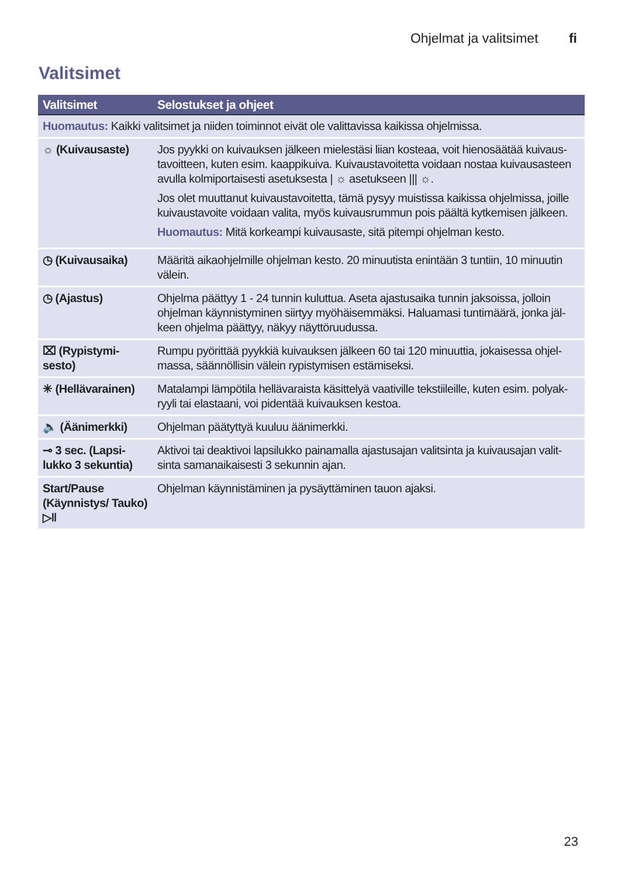Ohjelmat ja valitsimet fi
Valitsimet
| Valitsimet | Selostukset ja ohjeet |
| --- | --- |
| Huomautus: Kaikki valitsimet ja niiden toiminnot eivät ole valittavissa kaikissa ohjelmissa. | |
| ☼ (Kuivausaste) | Jos pyykki on kuivauksen jälkeen mielestäsi liian kosteaa, voit hienosäätää kuivaus­tavoitteen, kuten esim. kaappikuiva. Kuivaustavoitetta voidaan nostaa kuivausasteen avulla kolmiportaisesti asetuksesta / ☼ asetukseen /// ☼. Jos olet muuttanut kuivaustavoitetta, tämä pysyy muistissa kaikissa ohjelmissa, joille kuivaustavoite voidaan valita, myös kuivausrummun pois päältä kytkemisen jälkeen. Huomautus: Mitä korkeampi kuivausaste, sitä pitempi ohjelman kesto. |
| ◷ (Kuivausaika) | Määritä aikaohjelmille ohjelman kesto. 20 minuutista enintään 3 tuntiin, 10 minuutin välein. |
| ◷ (Ajastus) | Ohjelma päättyy 1 - 24 tunnin kuluttua. Aseta ajastusaika tunnin jaksoissa, jolloin ohjelman käynnistyminen siirtyy myöhäisemmäksi. Haluamasi tuntimäärä, jonka jäl­keen ohjelma päättyy, näkyy näyttöruudussa. |
| ⌧ (Rypistymi­sesto) | Rumpu pyörittää pyykkiä kuivauksen jälkeen 60 tai 120 minuuttia, jokaisessa ohjel­massa, säännöllisin välein rypistymisen estämiseksi. |
| ✳ (Hellävarainen) | Matalampi lämpötila hellävaraista käsittelyä vaativille tekstiileille, kuten esim. polyak­ryyli tai elastaani, voi pidentää kuivauksen kestoa. |
| 🔈 (Äänimerkki) | Ohjelman päätyttyä kuuluu äänimerkki. |
| ⊸ 3 sec. (Lapsi­lukko 3 sekuntia) | Aktivoi tai deaktivoi lapsilukko painamalla ajastusajan valitsinta ja kuivausajan valit­sinta samanaikaisesti 3 sekunnin ajan. |
| Start/Pause (Käynnistys/ Tauko) ▷‖ | Ohjelman käynnistäminen ja pysäyttäminen tauon ajaksi. |
23